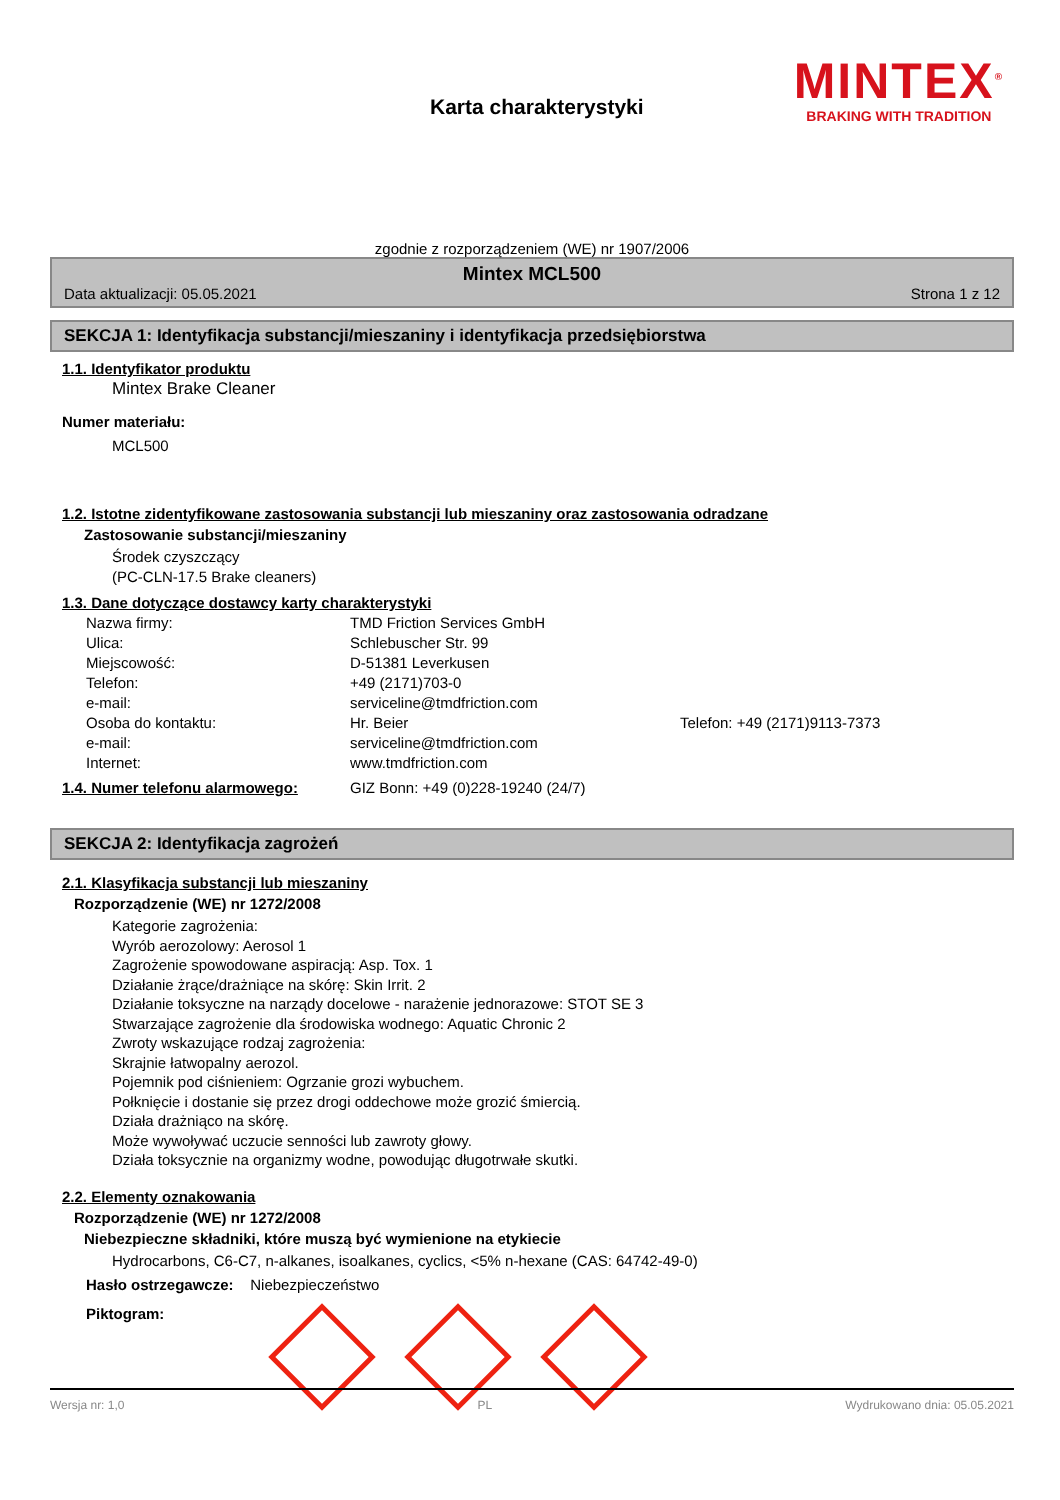MINTEX<sup>®</sup>
BRAKING WITH TRADITION
Karta charakterystyki
zgodnie z rozporządzeniem (WE) nr 1907/2006
Mintex MCL500
Data aktualizacji: 05.05.2021 Strona 1 z 12
SEKCJA 1: Identyfikacja substancji/mieszaniny i identyfikacja przedsiębiorstwa
1.1. Identyfikator produktu
Mintex Brake Cleaner
Numer materiału:
MCL500
1.2. Istotne zidentyfikowane zastosowania substancji lub mieszaniny oraz zastosowania odradzane
Zastosowanie substancji/mieszaniny
Środek czyszczący
(PC-CLN-17.5 Brake cleaners)
1.3. Dane dotyczące dostawcy karty charakterystyki
Nazwa firmy: TMD Friction Services GmbH Ulica: Schlebuscher Str. 99 Miejscowość: D-51381 Leverkusen Telefon: +49 (2171)703-0 e-mail: serviceline@tmdfriction.com Osoba do kontaktu: Hr. Beier Telefon: +49 (2171)9113-7373 e-mail: serviceline@tmdfriction.com Internet: www.tmdfriction.com
1.4. Numer telefonu alarmowego: GIZ Bonn: +49 (0)228-19240 (24/7)
SEKCJA 2: Identyfikacja zagrożeń
2.1. Klasyfikacja substancji lub mieszaniny
Rozporządzenie (WE) nr 1272/2008
Kategorie zagrożenia:
Wyrób aerozolowy: Aerosol 1
Zagrożenie spowodowane aspiracją: Asp. Tox. 1
Działanie żrące/drażniące na skórę: Skin Irrit. 2
Działanie toksyczne na narządy docelowe - narażenie jednorazowe: STOT SE 3
Stwarzające zagrożenie dla środowiska wodnego: Aquatic Chronic 2
Zwroty wskazujące rodzaj zagrożenia:
Skrajnie łatwopalny aerozol.
Pojemnik pod ciśnieniem: Ogrzanie grozi wybuchem.
Połknięcie i dostanie się przez drogi oddechowe może grozić śmiercią.
Działa drażniąco na skórę.
Może wywoływać uczucie senności lub zawroty głowy.
Działa toksycznie na organizmy wodne, powodując długotrwałe skutki.
2.2. Elementy oznakowania
Rozporządzenie (WE) nr 1272/2008
Niebezpieczne składniki, które muszą być wymienione na etykiecie
Hydrocarbons, C6-C7, n-alkanes, isoalkanes, cyclics, <5% n-hexane (CAS: 64742-49-0)
Hasło ostrzegawcze: Niebezpieczeństwo
Piktogram:
Wersja nr: 1,0 PL Wydrukowano dnia: 05.05.2021